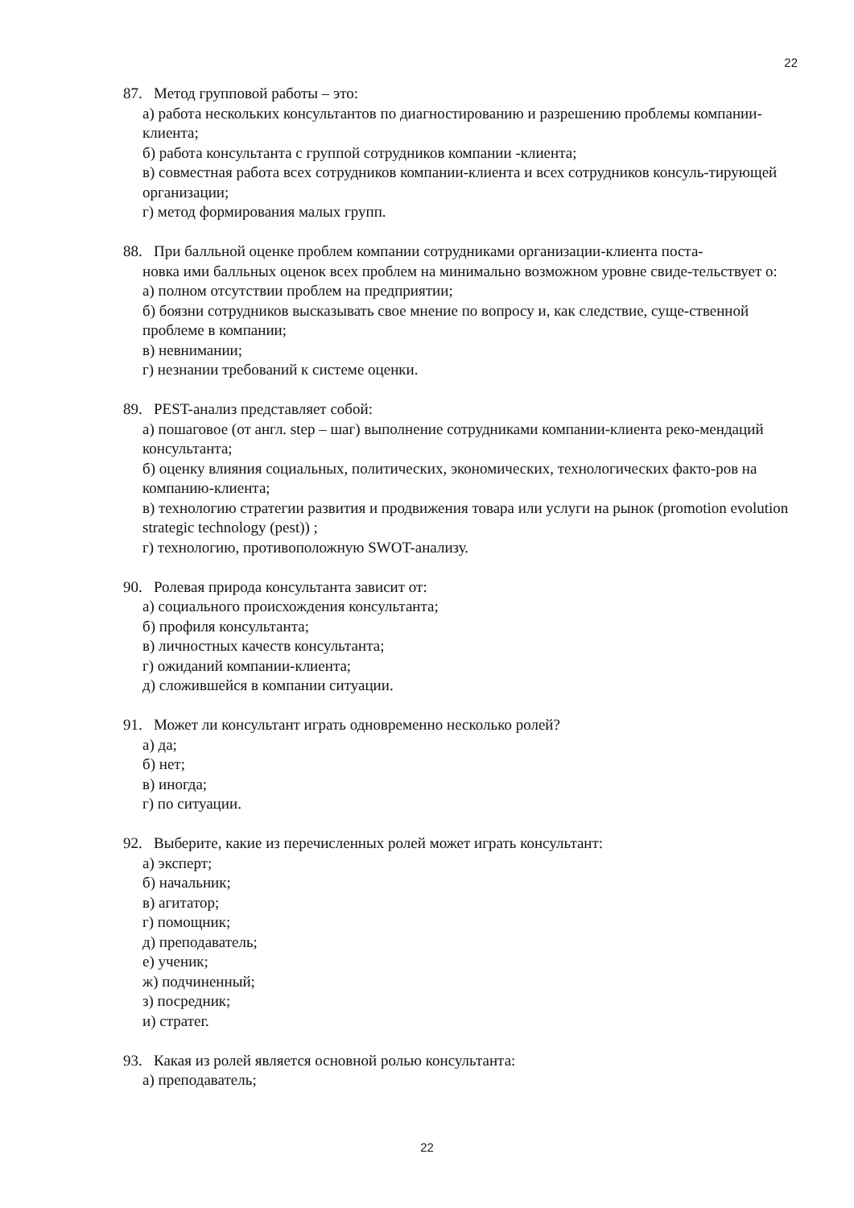22
87. Метод групповой работы – это:
а) работа нескольких консультантов по диагностированию и разрешению проблемы компании-клиента;
б) работа консультанта с группой сотрудников компании -клиента;
в) совместная работа всех сотрудников компании-клиента и всех сотрудников консуль-тирующей организации;
г) метод формирования малых групп.
88. При балльной оценке проблем компании сотрудниками организации-клиента поста-
новка ими балльных оценок всех проблем на минимально возможном уровне свиде-тельствует о:
а) полном отсутствии проблем на предприятии;
б) боязни сотрудников высказывать свое мнение по вопросу и, как следствие, суще-ственной проблеме в компании;
в) невнимании;
г) незнании требований к системе оценки.
89. PEST-анализ представляет собой:
а) пошаговое (от англ. step – шаг) выполнение сотрудниками компании-клиента реко-мендаций консультанта;
б) оценку влияния социальных, политических, экономических, технологических факто-ров на компанию-клиента;
в) технологию стратегии развития и продвижения товара или услуги на рынок (promotion evolution strategic technology (pest)) ;
г) технологию, противоположную SWOT-анализу.
90. Ролевая природа консультанта зависит от:
а) социального происхождения консультанта;
б) профиля консультанта;
в) личностных качеств консультанта;
г) ожиданий компании-клиента;
д) сложившейся в компании ситуации.
91. Может ли консультант играть одновременно несколько ролей?
а) да;
б) нет;
в) иногда;
г) по ситуации.
92. Выберите, какие из перечисленных ролей может играть консультант:
а) эксперт;
б) начальник;
в) агитатор;
г) помощник;
д) преподаватель;
е) ученик;
ж) подчиненный;
з) посредник;
и) стратег.
93. Какая из ролей является основной ролью консультанта:
а) преподаватель;
22